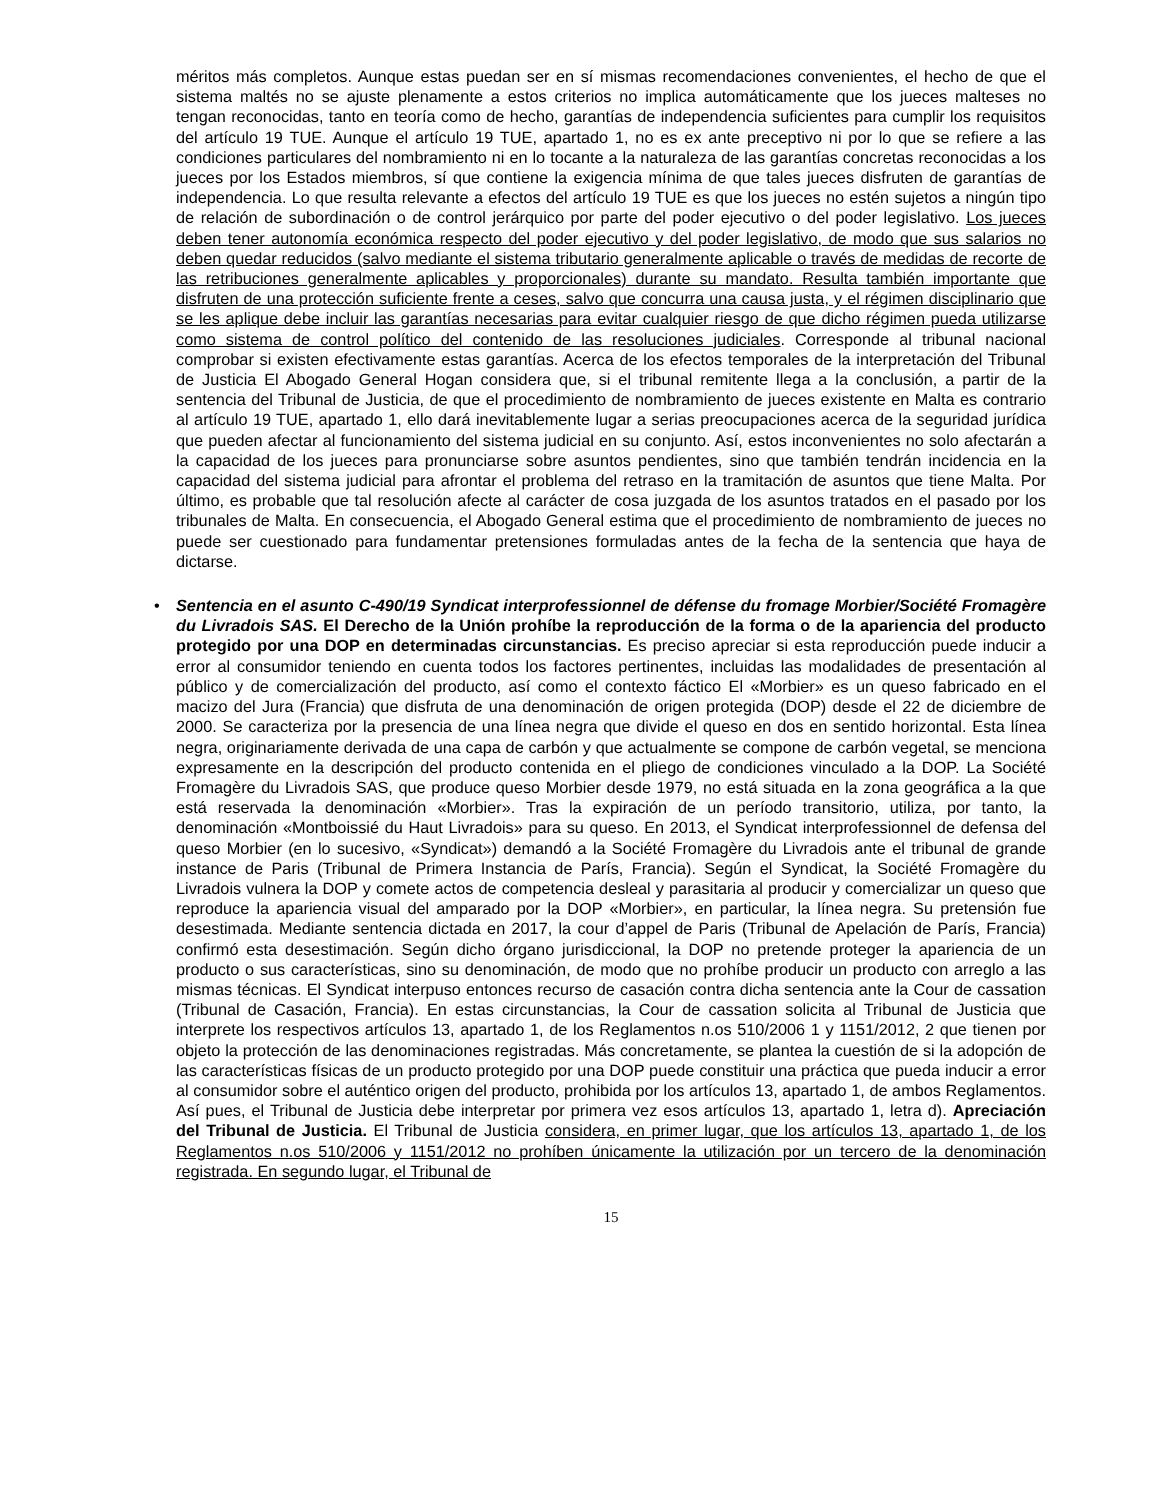méritos más completos. Aunque estas puedan ser en sí mismas recomendaciones convenientes, el hecho de que el sistema maltés no se ajuste plenamente a estos criterios no implica automáticamente que los jueces malteses no tengan reconocidas, tanto en teoría como de hecho, garantías de independencia suficientes para cumplir los requisitos del artículo 19 TUE. Aunque el artículo 19 TUE, apartado 1, no es ex ante preceptivo ni por lo que se refiere a las condiciones particulares del nombramiento ni en lo tocante a la naturaleza de las garantías concretas reconocidas a los jueces por los Estados miembros, sí que contiene la exigencia mínima de que tales jueces disfruten de garantías de independencia. Lo que resulta relevante a efectos del artículo 19 TUE es que los jueces no estén sujetos a ningún tipo de relación de subordinación o de control jerárquico por parte del poder ejecutivo o del poder legislativo. Los jueces deben tener autonomía económica respecto del poder ejecutivo y del poder legislativo, de modo que sus salarios no deben quedar reducidos (salvo mediante el sistema tributario generalmente aplicable o través de medidas de recorte de las retribuciones generalmente aplicables y proporcionales) durante su mandato. Resulta también importante que disfruten de una protección suficiente frente a ceses, salvo que concurra una causa justa, y el régimen disciplinario que se les aplique debe incluir las garantías necesarias para evitar cualquier riesgo de que dicho régimen pueda utilizarse como sistema de control político del contenido de las resoluciones judiciales. Corresponde al tribunal nacional comprobar si existen efectivamente estas garantías. Acerca de los efectos temporales de la interpretación del Tribunal de Justicia El Abogado General Hogan considera que, si el tribunal remitente llega a la conclusión, a partir de la sentencia del Tribunal de Justicia, de que el procedimiento de nombramiento de jueces existente en Malta es contrario al artículo 19 TUE, apartado 1, ello dará inevitablemente lugar a serias preocupaciones acerca de la seguridad jurídica que pueden afectar al funcionamiento del sistema judicial en su conjunto. Así, estos inconvenientes no solo afectarán a la capacidad de los jueces para pronunciarse sobre asuntos pendientes, sino que también tendrán incidencia en la capacidad del sistema judicial para afrontar el problema del retraso en la tramitación de asuntos que tiene Malta. Por último, es probable que tal resolución afecte al carácter de cosa juzgada de los asuntos tratados en el pasado por los tribunales de Malta. En consecuencia, el Abogado General estima que el procedimiento de nombramiento de jueces no puede ser cuestionado para fundamentar pretensiones formuladas antes de la fecha de la sentencia que haya de dictarse.
• Sentencia en el asunto C-490/19 Syndicat interprofessionnel de défense du fromage Morbier/Société Fromagère du Livradois SAS. El Derecho de la Unión prohíbe la reproducción de la forma o de la apariencia del producto protegido por una DOP en determinadas circunstancias. Es preciso apreciar si esta reproducción puede inducir a error al consumidor teniendo en cuenta todos los factores pertinentes, incluidas las modalidades de presentación al público y de comercialización del producto, así como el contexto fáctico El «Morbier» es un queso fabricado en el macizo del Jura (Francia) que disfruta de una denominación de origen protegida (DOP) desde el 22 de diciembre de 2000. Se caracteriza por la presencia de una línea negra que divide el queso en dos en sentido horizontal. Esta línea negra, originariamente derivada de una capa de carbón y que actualmente se compone de carbón vegetal, se menciona expresamente en la descripción del producto contenida en el pliego de condiciones vinculado a la DOP. La Société Fromagère du Livradois SAS, que produce queso Morbier desde 1979, no está situada en la zona geográfica a la que está reservada la denominación «Morbier». Tras la expiración de un período transitorio, utiliza, por tanto, la denominación «Montboissié du Haut Livradois» para su queso. En 2013, el Syndicat interprofessionnel de defensa del queso Morbier (en lo sucesivo, «Syndicat») demandó a la Société Fromagère du Livradois ante el tribunal de grande instance de Paris (Tribunal de Primera Instancia de París, Francia). Según el Syndicat, la Société Fromagère du Livradois vulnera la DOP y comete actos de competencia desleal y parasitaria al producir y comercializar un queso que reproduce la apariencia visual del amparado por la DOP «Morbier», en particular, la línea negra. Su pretensión fue desestimada. Mediante sentencia dictada en 2017, la cour d’appel de Paris (Tribunal de Apelación de París, Francia) confirmó esta desestimación. Según dicho órgano jurisdiccional, la DOP no pretende proteger la apariencia de un producto o sus características, sino su denominación, de modo que no prohíbe producir un producto con arreglo a las mismas técnicas. El Syndicat interpuso entonces recurso de casación contra dicha sentencia ante la Cour de cassation (Tribunal de Casación, Francia). En estas circunstancias, la Cour de cassation solicita al Tribunal de Justicia que interprete los respectivos artículos 13, apartado 1, de los Reglamentos n.os 510/2006 1 y 1151/2012, 2 que tienen por objeto la protección de las denominaciones registradas. Más concretamente, se plantea la cuestión de si la adopción de las características físicas de un producto protegido por una DOP puede constituir una práctica que pueda inducir a error al consumidor sobre el auténtico origen del producto, prohibida por los artículos 13, apartado 1, de ambos Reglamentos. Así pues, el Tribunal de Justicia debe interpretar por primera vez esos artículos 13, apartado 1, letra d). Apreciación del Tribunal de Justicia. El Tribunal de Justicia considera, en primer lugar, que los artículos 13, apartado 1, de los Reglamentos n.os 510/2006 y 1151/2012 no prohíben únicamente la utilización por un tercero de la denominación registrada. En segundo lugar, el Tribunal de
15